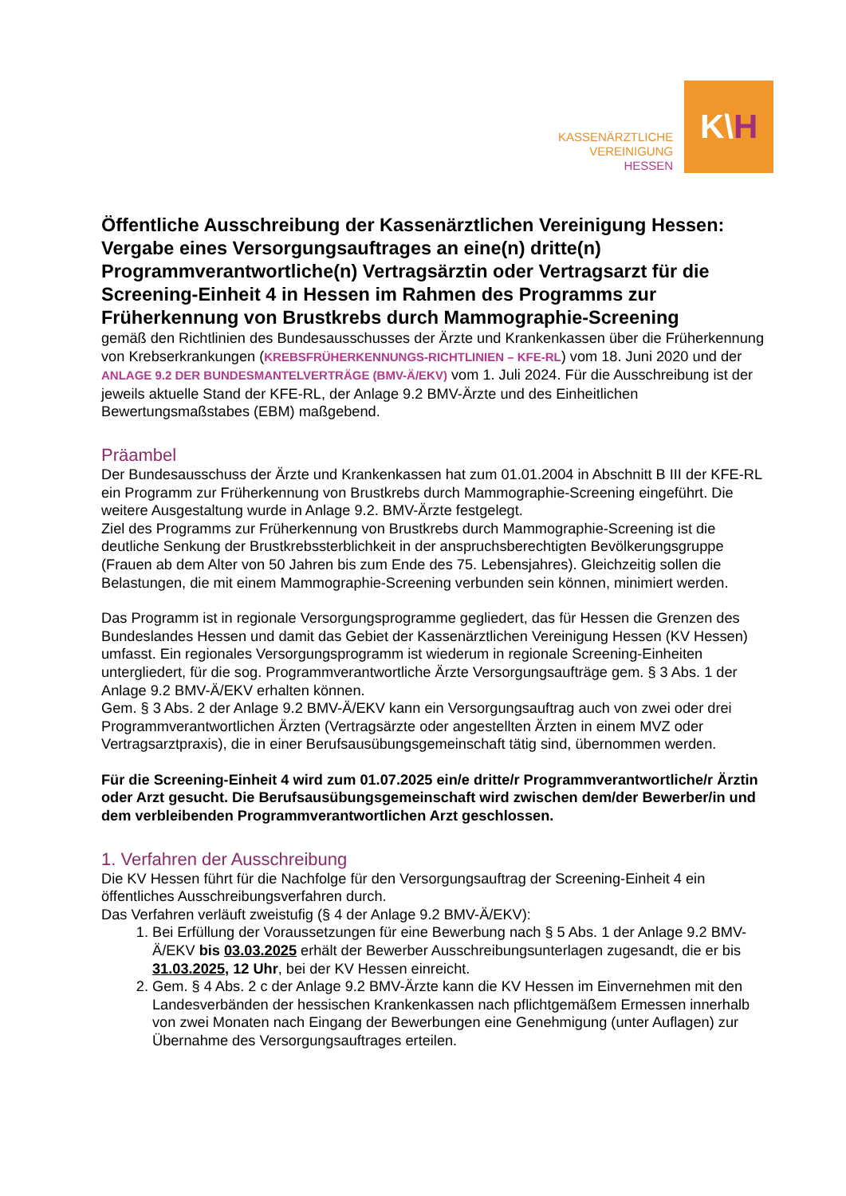KASSENÄRZTLICHE
VEREINIGUNG
HESSEN
K\ H
Öffentliche Ausschreibung der Kassenärztlichen Vereinigung Hessen: Vergabe eines Versorgungsauftrages an eine(n) dritte(n) Programmverantwortliche(n) Vertragsärztin oder Vertragsarzt für die Screening-Einheit 4 in Hessen im Rahmen des Programms zur Früherkennung von Brustkrebs durch Mammographie-Screening
gemäß den Richtlinien des Bundesausschusses der Ärzte und Krankenkassen über die Früherkennung von Krebserkrankungen (KREBSFRÜHERKENNUNGS-RICHTLINIEN – KFE-RL) vom 18. Juni 2020 und der ANLAGE 9.2 DER BUNDESMANTELVERTRÄGE (BMV-Ä/EKV) vom 1. Juli 2024. Für die Ausschreibung ist der jeweils aktuelle Stand der KFE-RL, der Anlage 9.2 BMV-Ärzte und des Einheitlichen Bewertungsmaßstabes (EBM) maßgebend.
Präambel
Der Bundesausschuss der Ärzte und Krankenkassen hat zum 01.01.2004 in Abschnitt B III der KFE-RL ein Programm zur Früherkennung von Brustkrebs durch Mammographie-Screening eingeführt. Die weitere Ausgestaltung wurde in Anlage 9.2. BMV-Ärzte festgelegt.
Ziel des Programms zur Früherkennung von Brustkrebs durch Mammographie-Screening ist die deutliche Senkung der Brustkrebssterblichkeit in der anspruchsberechtigten Bevölkerungsgruppe (Frauen ab dem Alter von 50 Jahren bis zum Ende des 75. Lebensjahres). Gleichzeitig sollen die Belastungen, die mit einem Mammographie-Screening verbunden sein können, minimiert werden.
Das Programm ist in regionale Versorgungsprogramme gegliedert, das für Hessen die Grenzen des Bundeslandes Hessen und damit das Gebiet der Kassenärztlichen Vereinigung Hessen (KV Hessen) umfasst. Ein regionales Versorgungsprogramm ist wiederum in regionale Screening-Einheiten untergliedert, für die sog. Programmverantwortliche Ärzte Versorgungsaufträge gem. § 3 Abs. 1 der Anlage 9.2 BMV-Ä/EKV erhalten können.
Gem. § 3 Abs. 2 der Anlage 9.2 BMV-Ä/EKV kann ein Versorgungsauftrag auch von zwei oder drei Programmverantwortlichen Ärzten (Vertragsärzte oder angestellten Ärzten in einem MVZ oder Vertragsarztpraxis), die in einer Berufsausübungsgemeinschaft tätig sind, übernommen werden.
Für die Screening-Einheit 4 wird zum 01.07.2025 ein/e dritte/r Programmverantwortliche/r Ärztin oder Arzt gesucht. Die Berufsausübungsgemeinschaft wird zwischen dem/der Bewerber/in und dem verbleibenden Programmverantwortlichen Arzt geschlossen.
1. Verfahren der Ausschreibung
Die KV Hessen führt für die Nachfolge für den Versorgungsauftrag der Screening-Einheit 4 ein öffentliches Ausschreibungsverfahren durch.
Das Verfahren verläuft zweistufig (§ 4 der Anlage 9.2 BMV-Ä/EKV):
1. Bei Erfüllung der Voraussetzungen für eine Bewerbung nach § 5 Abs. 1 der Anlage 9.2 BMV-Ä/EKV bis 03.03.2025 erhält der Bewerber Ausschreibungsunterlagen zugesandt, die er bis 31.03.2025, 12 Uhr, bei der KV Hessen einreicht.
2. Gem. § 4 Abs. 2 c der Anlage 9.2 BMV-Ärzte kann die KV Hessen im Einvernehmen mit den Landesverbänden der hessischen Krankenkassen nach pflichtgemäßem Ermessen innerhalb von zwei Monaten nach Eingang der Bewerbungen eine Genehmigung (unter Auflagen) zur Übernahme des Versorgungsauftrages erteilen.